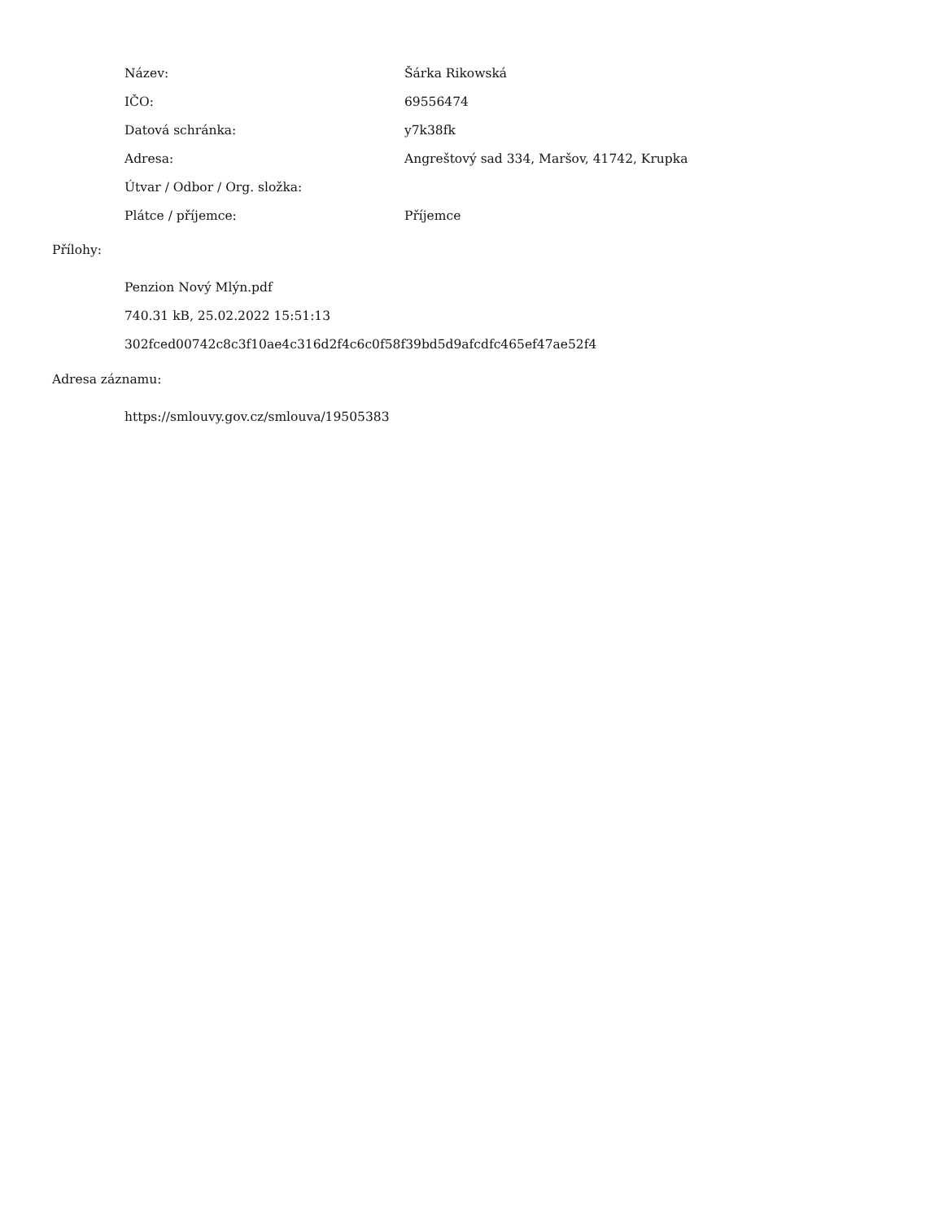| Název: | Šárka Rikowská |
| IČO: | 69556474 |
| Datová schránka: | y7k38fk |
| Adresa: | Angreštový sad 334, Maršov, 41742, Krupka |
| Útvar / Odbor / Org. složka: | |
| Plátce / příjemce: | Příjemce |
Přílohy:
Penzion Nový Mlýn.pdf
740.31 kB, 25.02.2022 15:51:13
302fced00742c8c3f10ae4c316d2f4c6c0f58f39bd5d9afcdfc465ef47ae52f4
Adresa záznamu:
https://smlouvy.gov.cz/smlouva/19505383